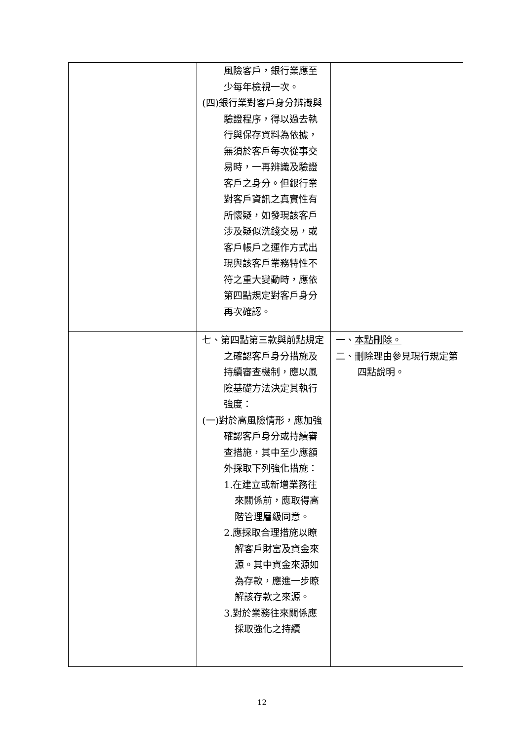| | 風險客戶，銀行業應至少每年檢視一次。 (四)銀行業對客戶身分辨識與驗證程序，得以過去執行與保存資料為依據，無須於客戶每次從事交易時，一再辨識及驗證客戶之身分。但銀行業對客戶資訊之真實性有所懷疑，如發現該客戶涉及疑似洗錢交易，或客戶帳戶之運作方式出現與該客戶業務特性不符之重大變動時，應依第四點規定對客戶身分再次確認。 | |
| | 七、第四點第三款與前點規定之確認客戶身分措施及持續審查機制，應以風險基礎方法決定其執行強度： (一)對於高風險情形，應加強確認客戶身分或持續審查措施，其中至少應額外採取下列強化措施： 1.在建立或新增業務往來關係前，應取得高階管理層級同意。 2.應採取合理措施以瞭解客戶財富及資金來源。其中資金來源如為存款，應進一步瞭解該存款之來源。 3.對於業務往來關係應採取強化之持續 | 一、 本點刪除。 二、刪除理由參見現行規定第四點說明。 |
12